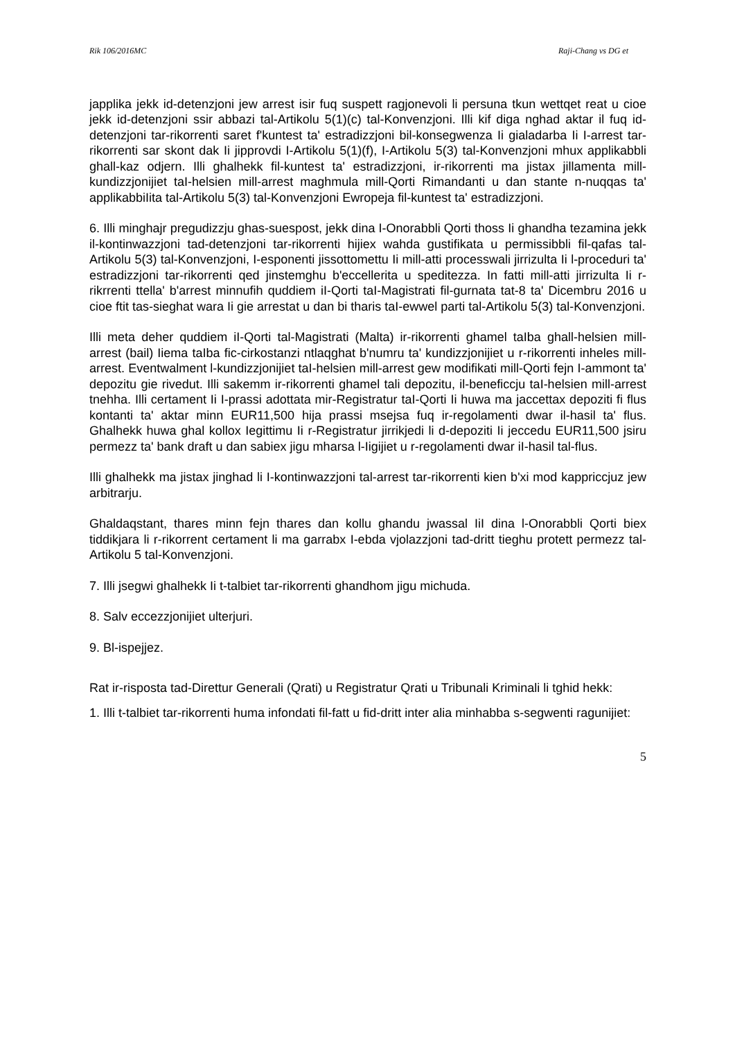Rik 106/2016MC Raji-Chang vs DG et
japplika jekk id-detenzjoni jew arrest isir fuq suspett ragjonevoli li persuna tkun wettqet reat u cioe jekk id-detenzjoni ssir abbazi tal-Artikolu 5(1)(c) tal-Konvenzjoni. Illi kif diga nghad aktar il fuq id-detenzjoni tar-rikorrenti saret f'kuntest ta' estradizzjoni bil-konsegwenza Ii gialadarba Ii I-arrest tar-rikorrenti sar skont dak Ii jipprovdi I-Artikolu 5(1)(f), I-Artikolu 5(3) tal-Konvenzjoni mhux applikabbli ghall-kaz odjern. Illi ghalhekk fil-kuntest ta' estradizzjoni, ir-rikorrenti ma jistax jillamenta mill-kundizzjonijiet taI-helsien mill-arrest maghmula mill-Qorti Rimandanti u dan stante n-nuqqas ta' applikabbiIita tal-Artikolu 5(3) tal-Konvenzjoni Ewropeja fil-kuntest ta' estradizzjoni.
6. Illi minghajr pregudizzju ghas-suespost, jekk dina I-Onorabbli Qorti thoss Ii ghandha tezamina jekk il-kontinwazzjoni tad-detenzjoni tar-rikorrenti hijiex wahda gustifikata u permissibbli fil-qafas tal-Artikolu 5(3) tal-Konvenzjoni, I-esponenti jissottomettu Ii mill-atti processwali jirrizulta Ii l-proceduri ta' estradizzjoni tar-rikorrenti qed jinstemghu b'eccellerita u speditezza. In fatti mill-atti jirrizulta Ii r-rikrrenti ttella' b'arrest minnufih quddiem iI-Qorti taI-Magistrati fil-gurnata tat-8 ta' Dicembru 2016 u cioe ftit tas-sieghat wara Ii gie arrestat u dan bi tharis taI-ewwel parti tal-Artikolu 5(3) tal-Konvenzjoni.
Illi meta deher quddiem iI-Qorti tal-Magistrati (Malta) ir-rikorrenti ghamel taIba ghall-helsien mill-arrest (bail) Iiema taIba fic-cirkostanzi ntlaqghat b'numru ta' kundizzjonijiet u r-rikorrenti inheles mill-arrest. Eventwalment l-kundizzjonijiet taI-helsien mill-arrest gew modifikati mill-Qorti fejn I-ammont ta' depozitu gie rivedut. Illi sakemm ir-rikorrenti ghamel tali depozitu, il-beneficcju taI-helsien mill-arrest tnehha. Illi certament Ii I-prassi adottata mir-Registratur taI-Qorti Ii huwa ma jaccettax depoziti fi flus kontanti ta' aktar minn EUR11,500 hija prassi msejsa fuq ir-regolamenti dwar il-hasil ta' flus. Ghalhekk huwa ghal kollox Iegittimu Ii r-Registratur jirrikjedi li d-depoziti Ii jeccedu EUR11,500 jsiru permezz ta' bank draft u dan sabiex jigu mharsa l-Iigijiet u r-regolamenti dwar iI-hasil tal-flus.
Illi ghalhekk ma jistax jinghad li I-kontinwazzjoni tal-arrest tar-rikorrenti kien b'xi mod kappriccjuz jew arbitrarju.
Ghaldaqstant, thares minn fejn thares dan kollu ghandu jwassal IiI dina l-Onorabbli Qorti biex tiddikjara li r-rikorrent certament li ma garrabx I-ebda vjolazzjoni tad-dritt tieghu protett permezz tal-Artikolu 5 tal-Konvenzjoni.
7. Illi jsegwi ghalhekk Ii t-talbiet tar-rikorrenti ghandhom jigu michuda.
8. Salv eccezzjonijiet ulterjuri.
9. Bl-ispejjez.
Rat ir-risposta tad-Direttur Generali (Qrati) u Registratur Qrati u Tribunali Kriminali li tghid hekk:
1. Illi t-talbiet tar-rikorrenti huma infondati fil-fatt u fid-dritt inter alia minhabba s-segwenti ragunijiet:
5